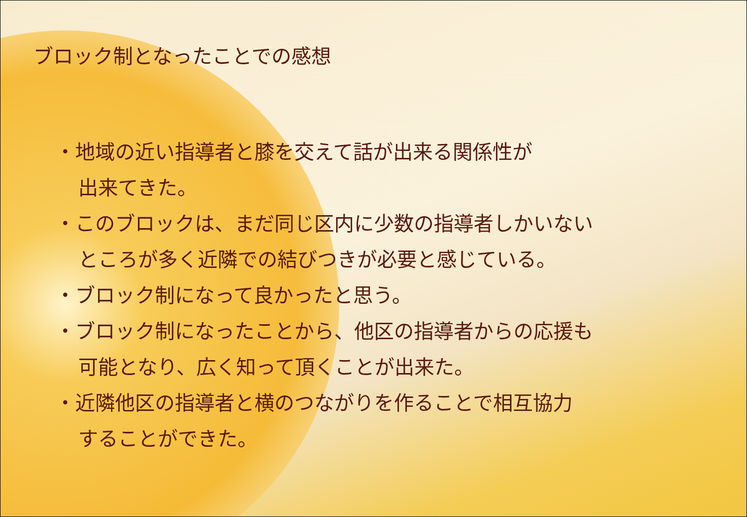ブロック制となったことでの感想
・地域の近い指導者と膝を交えて話が出来る関係性が
出来てきた。
・このブロックは、まだ同じ区内に少数の指導者しかいない
ところが多く近隣での結びつきが必要と感じている。
・ブロック制になって良かったと思う。
・ブロック制になったことから、他区の指導者からの応援も
可能となり、広く知って頂くことが出来た。
・近隣他区の指導者と横のつながりを作ることで相互協力
することができた。